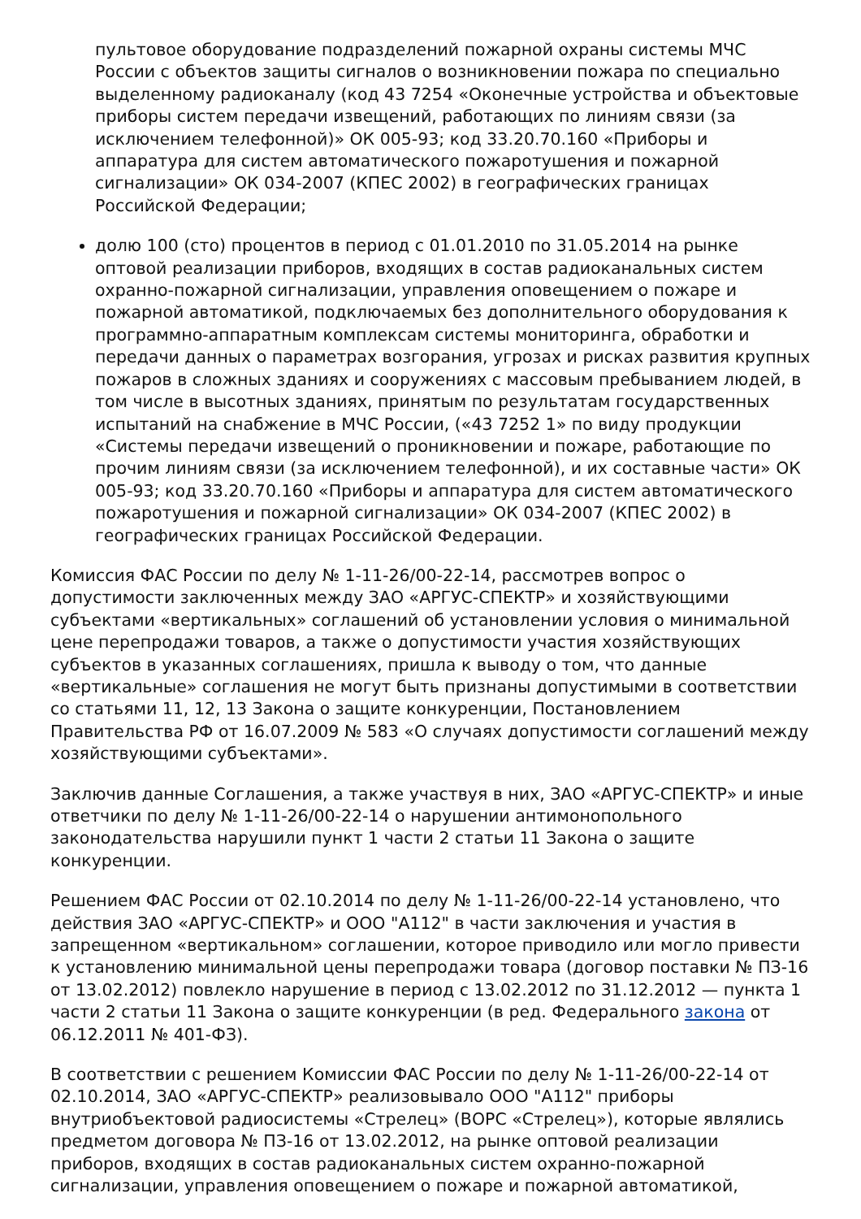пультовое оборудование подразделений пожарной охраны системы МЧС России с объектов защиты сигналов о возникновении пожара по специально выделенному радиоканалу (код 43 7254 «Оконечные устройства и объектовые приборы систем передачи извещений, работающих по линиям связи (за исключением телефонной)» ОК 005-93; код 33.20.70.160 «Приборы и аппаратура для систем автоматического пожаротушения и пожарной сигнализации» ОК 034-2007 (КПЕС 2002) в географических границах Российской Федерации;
долю 100 (сто) процентов в период с 01.01.2010 по 31.05.2014 на рынке оптовой реализации приборов, входящих в состав радиоканальных систем охранно-пожарной сигнализации, управления оповещением о пожаре и пожарной автоматикой, подключаемых без дополнительного оборудования к программно-аппаратным комплексам системы мониторинга, обработки и передачи данных о параметрах возгорания, угрозах и рисках развития крупных пожаров в сложных зданиях и сооружениях с массовым пребыванием людей, в том числе в высотных зданиях, принятым по результатам государственных испытаний на снабжение в МЧС России, («43 7252 1» по виду продукции «Системы передачи извещений о проникновении и пожаре, работающие по прочим линиям связи (за исключением телефонной), и их составные части» ОК 005-93; код 33.20.70.160 «Приборы и аппаратура для систем автоматического пожаротушения и пожарной сигнализации» ОК 034-2007 (КПЕС 2002) в географических границах Российской Федерации.
Комиссия ФАС России по делу № 1-11-26/00-22-14, рассмотрев вопрос о допустимости заключенных между ЗАО «АРГУС-СПЕКТР» и хозяйствующими субъектами «вертикальных» соглашений об установлении условия о минимальной цене перепродажи товаров, а также о допустимости участия хозяйствующих субъектов в указанных соглашениях, пришла к выводу о том, что данные «вертикальные» соглашения не могут быть признаны допустимыми в соответствии со статьями 11, 12, 13 Закона о защите конкуренции, Постановлением Правительства РФ от 16.07.2009 № 583 «О случаях допустимости соглашений между хозяйствующими субъектами».
Заключив данные Соглашения, а также участвуя в них, ЗАО «АРГУС-СПЕКТР» и иные ответчики по делу № 1-11-26/00-22-14 о нарушении антимонопольного законодательства нарушили пункт 1 части 2 статьи 11 Закона о защите конкуренции.
Решением ФАС России от 02.10.2014 по делу № 1-11-26/00-22-14 установлено, что действия ЗАО «АРГУС-СПЕКТР» и ООО "А112" в части заключения и участия в запрещенном «вертикальном» соглашении, которое приводило или могло привести к установлению минимальной цены перепродажи товара (договор поставки № ПЗ-16 от 13.02.2012) повлекло нарушение в период с 13.02.2012 по 31.12.2012 — пункта 1 части 2 статьи 11 Закона о защите конкуренции (в ред. Федерального закона от 06.12.2011 № 401-ФЗ).
В соответствии с решением Комиссии ФАС России по делу № 1-11-26/00-22-14 от 02.10.2014, ЗАО «АРГУС-СПЕКТР» реализовывало ООО "А112" приборы внутриобъектовой радиосистемы «Стрелец» (ВОРС «Стрелец»), которые являлись предметом договора № ПЗ-16 от 13.02.2012, на рынке оптовой реализации приборов, входящих в состав радиоканальных систем охранно-пожарной сигнализации, управления оповещением о пожаре и пожарной автоматикой,